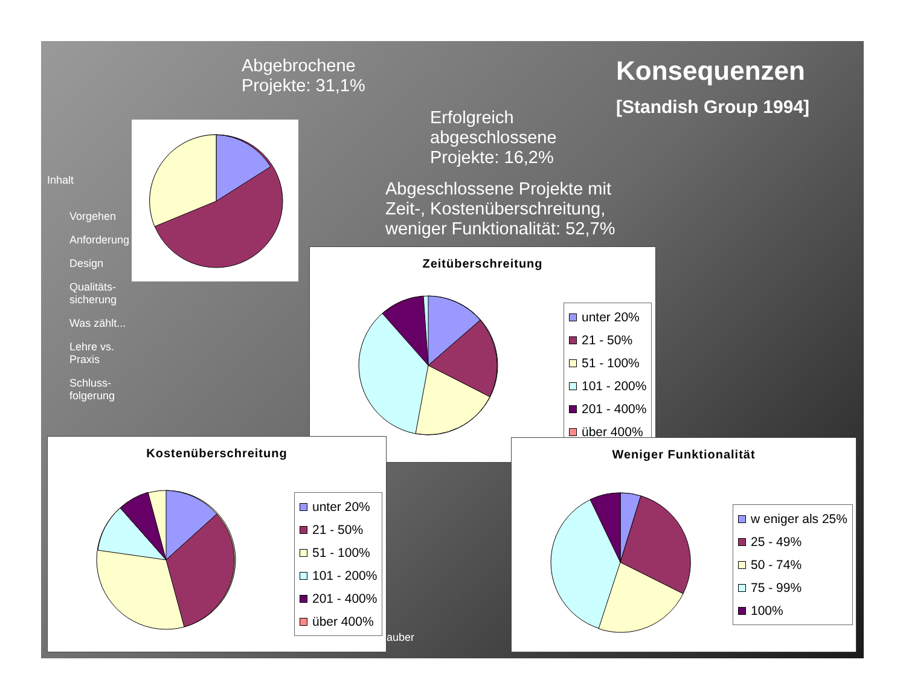Konsequenzen
[Standish Group 1994]
Abgebrochene
Projekte: 31,1%
Erfolgreich
abgeschlossene
Projekte: 16,2%
Abgeschlossene Projekte mit
Zeit-, Kostenüberschreitung,
weniger Funktionalität: 52,7%
Inhalt
Vorgehen
Anforderung
Design
Qualitäts-
sicherung
Was zählt...
Lehre vs.
Praxis
Schluss-
folgerung
Zeitüberschreitung
unter 20%
21 - 50%
51 - 100%
101 - 200%
201 - 400%
über 400%
Kostenüberschreitung
unter 20%
21 - 50%
51 - 100%
101 - 200%
201 - 400%
über 400%
auber
Weniger Funktionalität
w eniger als 25%
25 - 49%
50 - 74%
75 - 99%
100%